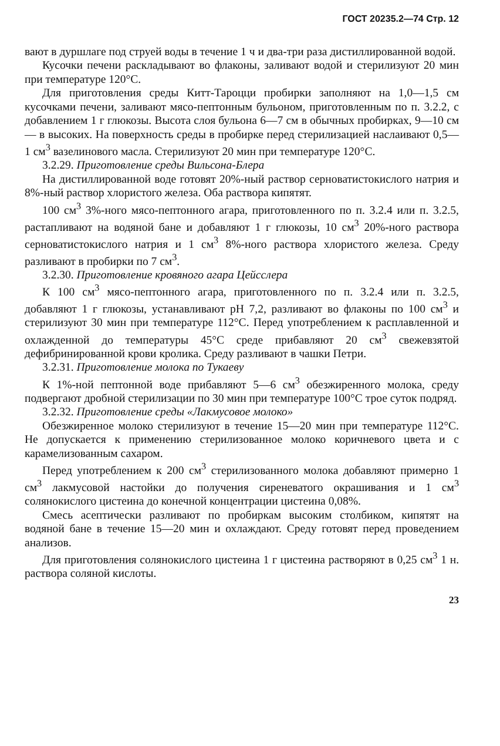ГОСТ 20235.2—74 Стр. 12
вают в дуршлаге под струей воды в течение 1 ч и два-три раза дистиллированной водой.
Кусочки печени раскладывают во флаконы, заливают водой и стерилизуют 20 мин при температуре 120°С.
Для приготовления среды Китт-Тароцци пробирки заполняют на 1,0—1,5 см кусочками печени, заливают мясо-пептонным бульоном, приготовленным по п. 3.2.2, с добавлением 1 г глюкозы. Высота слоя бульона 6—7 см в обычных пробирках, 9—10 см — в высоких. На поверхность среды в пробирке перед стерилизацией наслаивают 0,5—1 см<sup>3</sup> вазелинового масла. Стерилизуют 20 мин при температуре 120°С.
3.2.29. Приготовление среды Вильсона-Блера
На дистиллированной воде готовят 20%-ный раствор серноватистокислого натрия и 8%-ный раствор хлористого железа. Оба раствора кипятят.
100 см<sup>3</sup> 3%-ного мясо-пептонного агара, приготовленного по п. 3.2.4 или п. 3.2.5, растапливают на водяной бане и добавляют 1 г глюкозы, 10 см<sup>3</sup> 20%-ного раствора серноватистокислого натрия и 1 см<sup>3</sup> 8%-ного раствора хлористого железа. Среду разливают в пробирки по 7 см<sup>3</sup>.
3.2.30. Приготовление кровяного агара Цейсслера
К 100 см<sup>3</sup> мясо-пептонного агара, приготовленного по п. 3.2.4 или п. 3.2.5, добавляют 1 г глюкозы, устанавливают pH 7,2, разливают во флаконы по 100 см<sup>3</sup> и стерилизуют 30 мин при температуре 112°С. Перед употреблением к расплавленной и охлажденной до температуры 45°С среде прибавляют 20 см<sup>3</sup> свежевзятой дефибринированной крови кролика. Среду разливают в чашки Петри.
3.2.31. Приготовление молока по Тукаеву
К 1%-ной пептонной воде прибавляют 5—6 см<sup>3</sup> обезжиренного молока, среду подвергают дробной стерилизации по 30 мин при температуре 100°С трое суток подряд.
3.2.32. Приготовление среды «Лакмусовое молоко»
Обезжиренное молоко стерилизуют в течение 15—20 мин при температуре 112°С. Не допускается к применению стерилизованное молоко коричневого цвета и с карамелизованным сахаром.
Перед употреблением к 200 см<sup>3</sup> стерилизованного молока добавляют примерно 1 см<sup>3</sup> лакмусовой настойки до получения сиреневатого окрашивания и 1 см<sup>3</sup> солянокислого цистеина до конечной концентрации цистеина 0,08%.
Смесь асептически разливают по пробиркам высоким столбиком, кипятят на водяной бане в течение 15—20 мин и охлаждают. Среду готовят перед проведением анализов.
Для приготовления солянокислого цистеина 1 г цистеина растворяют в 0,25 см<sup>3</sup> 1 н. раствора соляной кислоты.
23